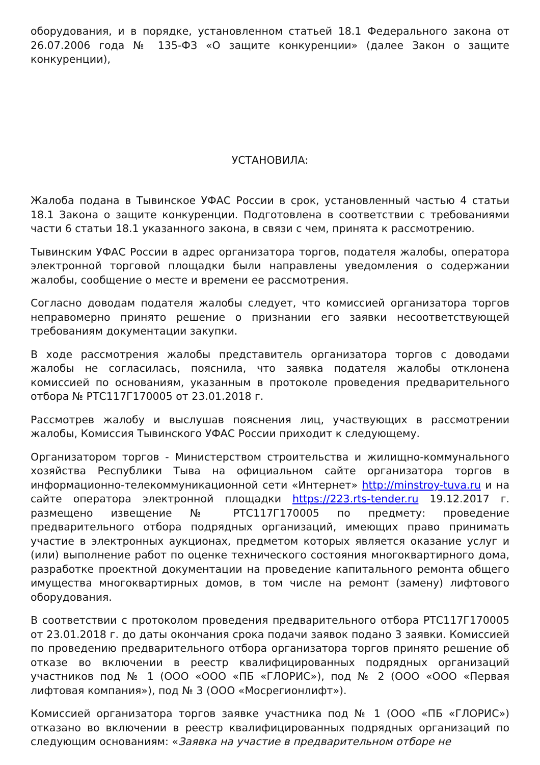оборудования, и в порядке, установленном статьей 18.1 Федерального закона от 26.07.2006 года № 135-ФЗ «О защите конкуренции» (далее Закон о защите конкуренции),
УСТАНОВИЛА:
Жалоба подана в Тывинское УФАС России в срок, установленный частью 4 статьи 18.1 Закона о защите конкуренции. Подготовлена в соответствии с требованиями части 6 статьи 18.1 указанного закона, в связи с чем, принята к рассмотрению.
Тывинским УФАС России в адрес организатора торгов, подателя жалобы, оператора электронной торговой площадки были направлены уведомления о содержании жалобы, сообщение о месте и времени ее рассмотрения.
Согласно доводам подателя жалобы следует, что комиссией организатора торгов неправомерно принято решение о признании его заявки несоответствующей требованиям документации закупки.
В ходе рассмотрения жалобы представитель организатора торгов с доводами жалобы не согласилась, пояснила, что заявка подателя жалобы отклонена комиссией по основаниям, указанным в протоколе проведения предварительного отбора № РТС117Г170005 от 23.01.2018 г.
Рассмотрев жалобу и выслушав пояснения лиц, участвующих в рассмотрении жалобы, Комиссия Тывинского УФАС России приходит к следующему.
Организатором торгов - Министерством строительства и жилищно-коммунального хозяйства Республики Тыва на официальном сайте организатора торгов в информационно-телекоммуникационной сети «Интернет» http://minstroy-tuva.ru и на сайте оператора электронной площадки https://223.rts-tender.ru 19.12.2017 г. размещено извещение № РТС117Г170005 по предмету: проведение предварительного отбора подрядных организаций, имеющих право принимать участие в электронных аукционах, предметом которых является оказание услуг и (или) выполнение работ по оценке технического состояния многоквартирного дома, разработке проектной документации на проведение капитального ремонта общего имущества многоквартирных домов, в том числе на ремонт (замену) лифтового оборудования.
В соответствии с протоколом проведения предварительного отбора РТС117Г170005 от 23.01.2018 г. до даты окончания срока подачи заявок подано 3 заявки. Комиссией по проведению предварительного отбора организатора торгов принято решение об отказе во включении в реестр квалифицированных подрядных организаций участников под № 1 (ООО «ООО «ПБ «ГЛОРИС»), под № 2 (ООО «ООО «Первая лифтовая компания»), под № 3 (ООО «Мосрегионлифт»).
Комиссией организатора торгов заявке участника под № 1 (ООО «ПБ «ГЛОРИС») отказано во включении в реестр квалифицированных подрядных организаций по следующим основаниям: «Заявка на участие в предварительном отборе не